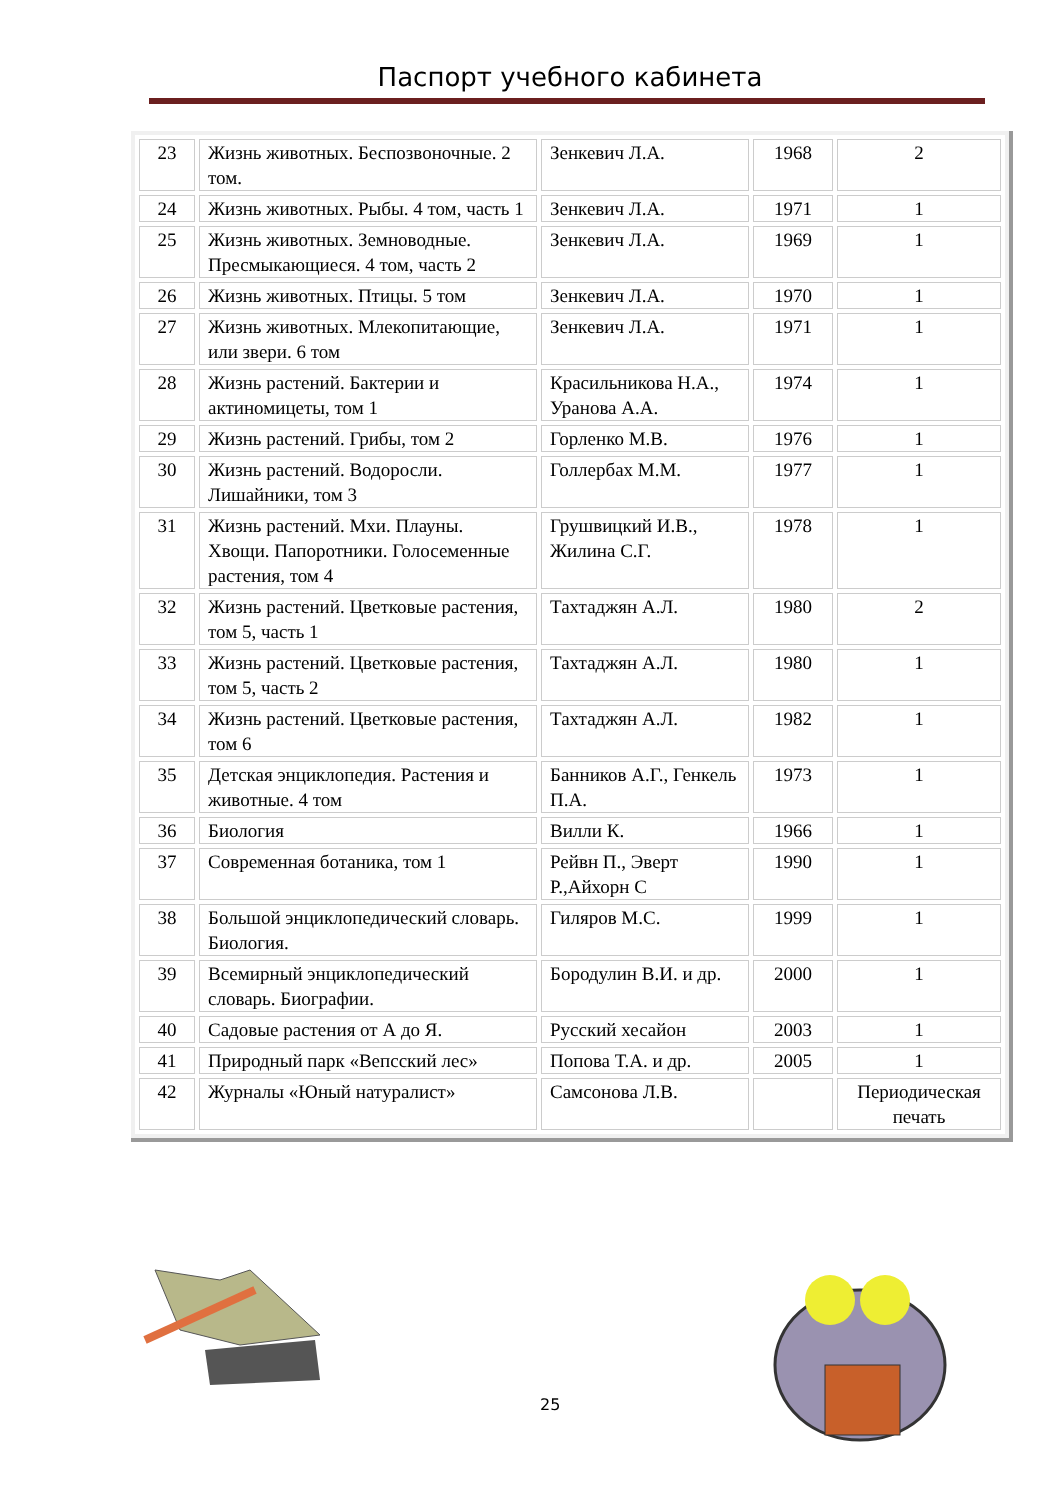Паспорт учебного кабинета
| 23 | Жизнь животных. Беспозвоночные. 2 том. | Зенкевич Л.А. | 1968 | 2 |
| 24 | Жизнь животных. Рыбы. 4 том, часть 1 | Зенкевич Л.А. | 1971 | 1 |
| 25 | Жизнь животных. Земноводные. Пресмыкающиеся. 4 том, часть 2 | Зенкевич Л.А. | 1969 | 1 |
| 26 | Жизнь животных. Птицы. 5 том | Зенкевич Л.А. | 1970 | 1 |
| 27 | Жизнь животных. Млекопитающие, или звери. 6 том | Зенкевич Л.А. | 1971 | 1 |
| 28 | Жизнь растений. Бактерии и актиномицеты, том 1 | Красильникова Н.А., Уранова А.А. | 1974 | 1 |
| 29 | Жизнь растений. Грибы, том 2 | Горленко М.В. | 1976 | 1 |
| 30 | Жизнь растений. Водоросли. Лишайники, том 3 | Голлербах М.М. | 1977 | 1 |
| 31 | Жизнь растений. Мхи. Плауны. Хвощи. Папоротники. Голосеменные растения, том 4 | Грушвицкий И.В., Жилина С.Г. | 1978 | 1 |
| 32 | Жизнь растений. Цветковые растения, том 5, часть 1 | Тахтаджян А.Л. | 1980 | 2 |
| 33 | Жизнь растений. Цветковые растения, том 5, часть 2 | Тахтаджян А.Л. | 1980 | 1 |
| 34 | Жизнь растений. Цветковые растения, том 6 | Тахтаджян А.Л. | 1982 | 1 |
| 35 | Детская энциклопедия. Растения и животные. 4 том | Банников А.Г., Генкель П.А. | 1973 | 1 |
| 36 | Биология | Вилли К. | 1966 | 1 |
| 37 | Современная ботаника, том 1 | Рейвн П., Эверт Р.,Айхорн С | 1990 | 1 |
| 38 | Большой энциклопедический словарь. Биология. | Гиляров М.С. | 1999 | 1 |
| 39 | Всемирный энциклопедический словарь. Биографии. | Бородулин В.И. и др. | 2000 | 1 |
| 40 | Садовые растения от А до Я. | Русский хесайон | 2003 | 1 |
| 41 | Природный парк «Вепсский лес» | Попова Т.А. и др. | 2005 | 1 |
| 42 | Журналы «Юный натуралист» | Самсонова Л.В. | | Периодическая печать |
25